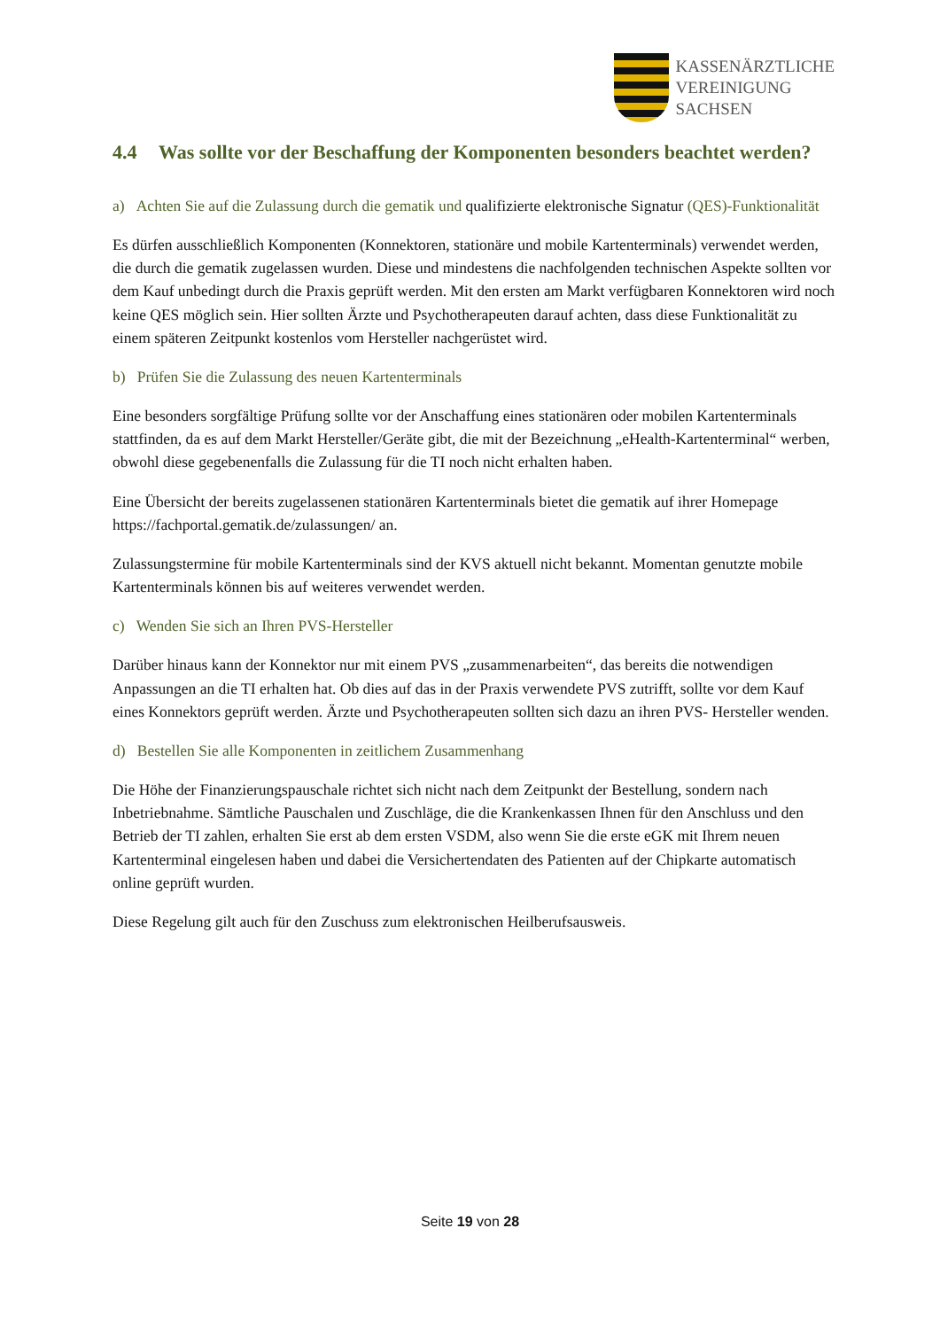KASSENÄRZTLICHE
VEREINIGUNG
SACHSEN
4.4 Was sollte vor der Beschaffung der Komponenten besonders beachtet werden?
a) Achten Sie auf die Zulassung durch die gematik und qualifizierte elektronische Signatur (QES)-Funktionalität
Es dürfen ausschließlich Komponenten (Konnektoren, stationäre und mobile Kartenterminals) verwendet werden, die durch die gematik zugelassen wurden. Diese und mindestens die nachfolgenden technischen Aspekte sollten vor dem Kauf unbedingt durch die Praxis geprüft werden. Mit den ersten am Markt verfügbaren Konnektoren wird noch keine QES möglich sein. Hier sollten Ärzte und Psychotherapeuten darauf achten, dass diese Funktionalität zu einem späteren Zeitpunkt kostenlos vom Hersteller nachgerüstet wird.
b) Prüfen Sie die Zulassung des neuen Kartenterminals
Eine besonders sorgfältige Prüfung sollte vor der Anschaffung eines stationären oder mobilen Kartenterminals stattfinden, da es auf dem Markt Hersteller/Geräte gibt, die mit der Bezeichnung „eHealth-Kartenterminal“ werben, obwohl diese gegebenenfalls die Zulassung für die TI noch nicht erhalten haben.
Eine Übersicht der bereits zugelassenen stationären Kartenterminals bietet die gematik auf ihrer Homepage https://fachportal.gematik.de/zulassungen/ an.
Zulassungstermine für mobile Kartenterminals sind der KVS aktuell nicht bekannt. Momentan genutzte mobile Kartenterminals können bis auf weiteres verwendet werden.
c) Wenden Sie sich an Ihren PVS-Hersteller
Darüber hinaus kann der Konnektor nur mit einem PVS „zusammenarbeiten“, das bereits die notwendigen Anpassungen an die TI erhalten hat. Ob dies auf das in der Praxis verwendete PVS zutrifft, sollte vor dem Kauf eines Konnektors geprüft werden. Ärzte und Psychotherapeuten sollten sich dazu an ihren PVS- Hersteller wenden.
d) Bestellen Sie alle Komponenten in zeitlichem Zusammenhang
Die Höhe der Finanzierungspauschale richtet sich nicht nach dem Zeitpunkt der Bestellung, sondern nach Inbetriebnahme. Sämtliche Pauschalen und Zuschläge, die die Krankenkassen Ihnen für den Anschluss und den Betrieb der TI zahlen, erhalten Sie erst ab dem ersten VSDM, also wenn Sie die erste eGK mit Ihrem neuen Kartenterminal eingelesen haben und dabei die Versichertendaten des Patienten auf der Chipkarte automatisch online geprüft wurden.
Diese Regelung gilt auch für den Zuschuss zum elektronischen Heilberufsausweis.
Seite 19 von 28